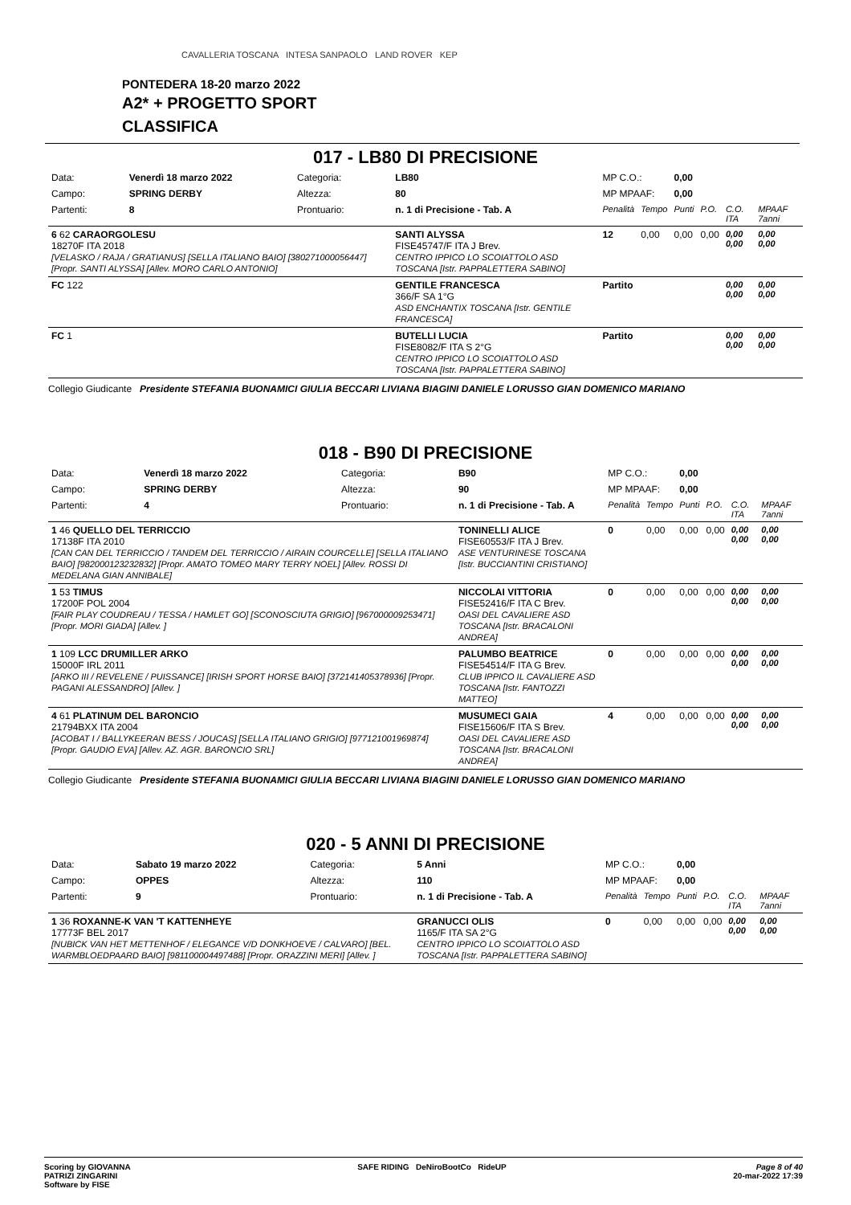CAVALLERIA TOSCANA INTESA SANPAOLO LAND ROVER KEP
PONTEDERA 18-20 marzo 2022
A2* + PROGETTO SPORT
CLASSIFICA
017 - LB80 DI PRECISIONE
| Data: | Venerdì 18 marzo 2022 | Categoria: | LB80 | MP C.O.: | | 0,00 | | | |
| Campo: | SPRING DERBY | Altezza: | 80 | MP MPAAF: | | 0,00 | | | |
| Partenti: | 8 | Prontuario: | n. 1 di Precisione - Tab. A | Penalità | Tempo | Punti | P.O. | C.O. ITA | MPAAF 7anni |
| 6 62 CARAORGOLESU 18270F ITA 2018 [VELASKO / RAJA / GRATIANUS] [SELLA ITALIANO BAIO] [380271000056447] [Propr. SANTI ALYSSA] [Allev. MORO CARLO ANTONIO] | | | SANTI ALYSSA FISE45747/F ITA J Brev. CENTRO IPPICO LO SCOIATTOLO ASD TOSCANA [Istr. PAPPALETTERA SABINO] | 12 | 0,00 | 0,00 | 0,00 | 0,00 0,00 | 0,00 0,00 |
| FC 122 | | | GENTILE FRANCESCA 366/F SA 1°G ASD ENCHANTIX TOSCANA [Istr. GENTILE FRANCESCA] | Partito | | | | 0,00 0,00 | 0,00 0,00 |
| FC 1 | | | BUTELLI LUCIA FISE8082/F ITA S 2°G CENTRO IPPICO LO SCOIATTOLO ASD TOSCANA [Istr. PAPPALETTERA SABINO] | Partito | | | | 0,00 0,00 | 0,00 0,00 |
Collegio Giudicante Presidente STEFANIA BUONAMICI GIULIA BECCARI LIVIANA BIAGINI DANIELE LORUSSO GIAN DOMENICO MARIANO
018 - B90 DI PRECISIONE
| Data: | Venerdì 18 marzo 2022 | Categoria: | B90 | MP C.O.: | | 0,00 | | | |
| Campo: | SPRING DERBY | Altezza: | 90 | MP MPAAF: | | 0,00 | | | |
| Partenti: | 4 | Prontuario: | n. 1 di Precisione - Tab. A | Penalità | Tempo | Punti | P.O. | C.O. ITA | MPAAF 7anni |
| 1 46 QUELLO DEL TERRICCIO 17138F ITA 2010 [CAN CAN DEL TERRICCIO / TANDEM DEL TERRICCIO / AIRAIN COURCELLE] [SELLA ITALIANO BAIO] [982000123232832] [Propr. AMATO TOMEO MARY TERRY NOEL] [Allev. ROSSI DI MEDELANA GIAN ANNIBALE] | | | TONINELLI ALICE FISE60553/F ITA J Brev. ASE VENTURINESE TOSCANA [Istr. BUCCIANTINI CRISTIANO] | 0 | 0,00 | 0,00 | 0,00 | 0,00 0,00 | 0,00 0,00 |
| 1 53 TIMUS 17200F POL 2004 [FAIR PLAY COUDREAU / TESSA / HAMLET GO] [SCONOSCIUTA GRIGIO] [967000009253471] [Propr. MORI GIADA] [Allev. ] | | | NICCOLAI VITTORIA FISE52416/F ITA C Brev. OASI DEL CAVALIERE ASD TOSCANA [Istr. BRACALONI ANDREA] | 0 | 0,00 | 0,00 | 0,00 | 0,00 0,00 | 0,00 0,00 |
| 1 109 LCC DRUMILLER ARKO 15000F IRL 2011 [ARKO III / REVELENE / PUISSANCE] [IRISH SPORT HORSE BAIO] [372141405378936] [Propr. PAGANI ALESSANDRO] [Allev. ] | | | PALUMBO BEATRICE FISE54514/F ITA G Brev. CLUB IPPICO IL CAVALIERE ASD TOSCANA [Istr. FANTOZZI MATTEO] | 0 | 0,00 | 0,00 | 0,00 | 0,00 0,00 | 0,00 0,00 |
| 4 61 PLATINUM DEL BARONCIO 21794BXX ITA 2004 [ACOBAT I / BALLYKEERAN BESS / JOUCAS] [SELLA ITALIANO GRIGIO] [977121001969874] [Propr. GAUDIO EVA] [Allev. AZ. AGR. BARONCIO SRL] | | | MUSUMECI GAIA FISE15606/F ITA S Brev. OASI DEL CAVALIERE ASD TOSCANA [Istr. BRACALONI ANDREA] | 4 | 0,00 | 0,00 | 0,00 | 0,00 0,00 | 0,00 0,00 |
Collegio Giudicante Presidente STEFANIA BUONAMICI GIULIA BECCARI LIVIANA BIAGINI DANIELE LORUSSO GIAN DOMENICO MARIANO
020 - 5 ANNI DI PRECISIONE
| Data: | Sabato 19 marzo 2022 | Categoria: | 5 Anni | MP C.O.: | | 0,00 | | | |
| Campo: | OPPES | Altezza: | 110 | MP MPAAF: | | 0,00 | | | |
| Partenti: | 9 | Prontuario: | n. 1 di Precisione - Tab. A | Penalità | Tempo | Punti | P.O. | C.O. ITA | MPAAF 7anni |
| 1 36 ROXANNE-K VAN 'T KATTENHEYE 17773F BEL 2017 [NUBICK VAN HET METTENHOF / ELEGANCE V/D DONKHOEVE / CALVARO] [BEL. WARMBLOEDPAARD BAIO] [981100004497488] [Propr. ORAZZINI MERI] [Allev. ] | | | GRANUCCI OLIS 1165/F ITA SA 2°G CENTRO IPPICO LO SCOIATTOLO ASD TOSCANA [Istr. PAPPALETTERA SABINO] | 0 | 0,00 | 0,00 | 0,00 | 0,00 0,00 | 0,00 0,00 |
Scoring by GIOVANNA
PATRIZI ZINGARINI
Software by FISE
SAFE RIDING DeNiroBootCo RideUP
Page 8 of 40
20-mar-2022 17:39